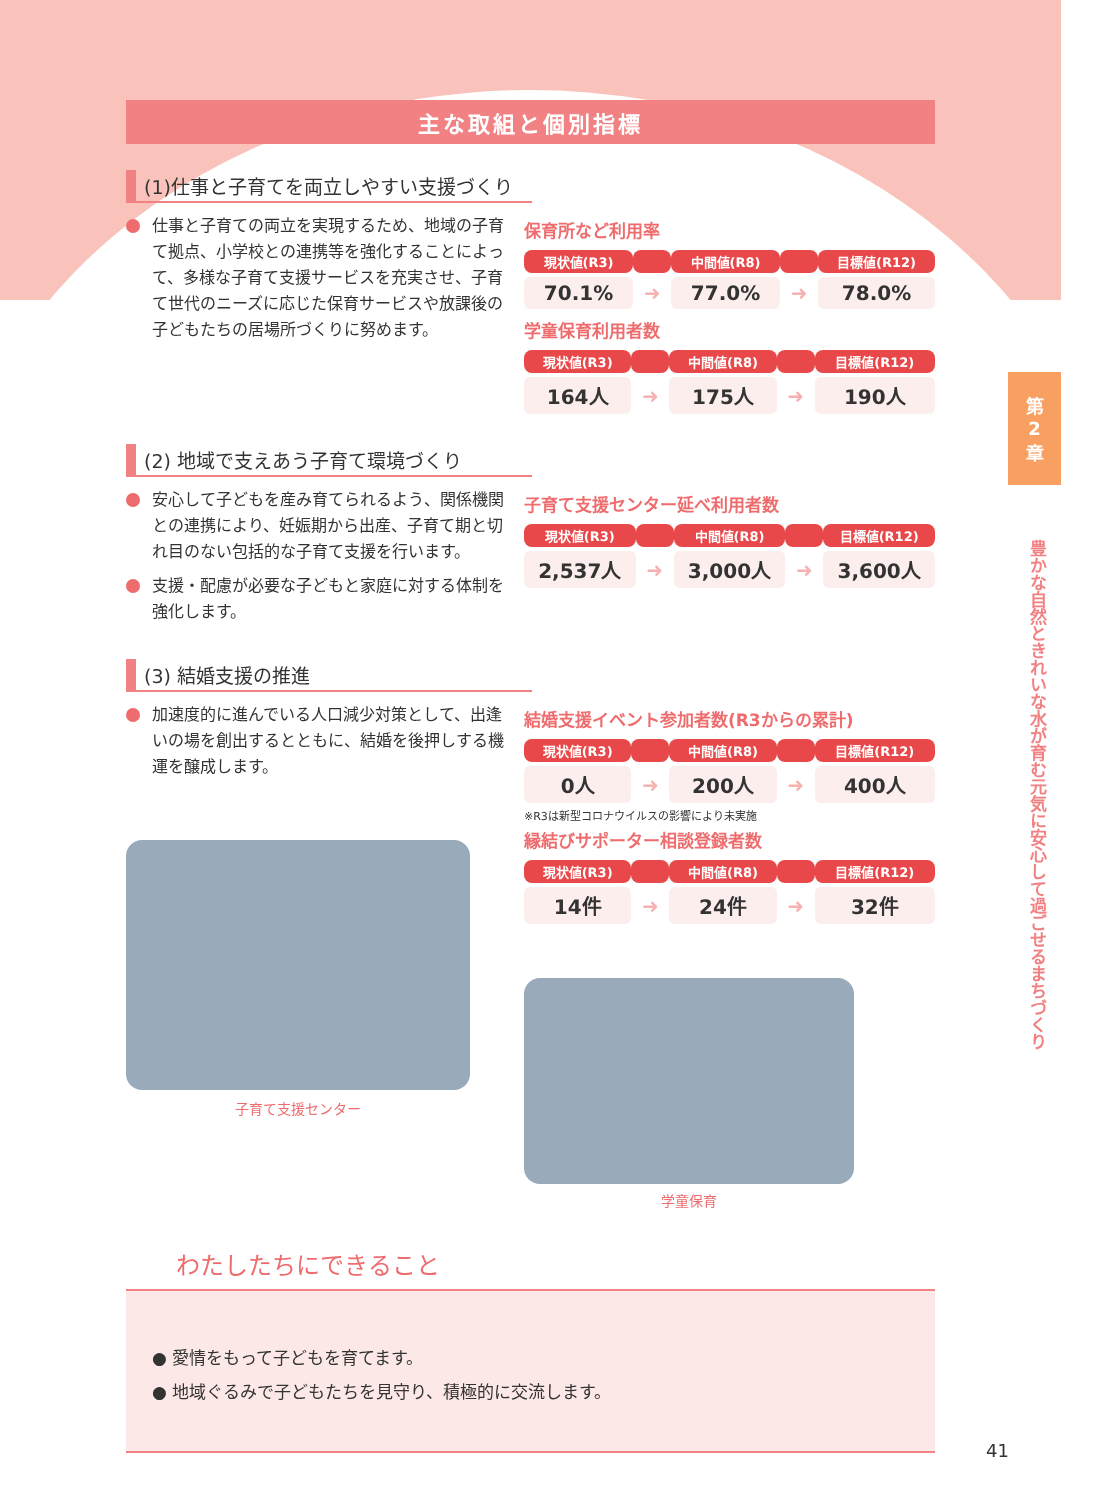第
2
章
豊かな自然ときれいな水が育む元気に安心して過ごせるまちづくり
主な取組と個別指標
(1)仕事と子育てを両立しやすい支援づくり
仕事と子育ての両立を実現するため、地域の子育て拠点、小学校との連携等を強化することによって、多様な子育て支援サービスを充実させ、子育て世代のニーズに応じた保育サービスや放課後の子どもたちの居場所づくりに努めます。
保育所など利用率
| 現状値(R3) | | 中間値(R8) | | 目標値(R12) |
| --- | --- | --- | --- | --- |
| 70.1% | ➜ | 77.0% | ➜ | 78.0% |
学童保育利用者数
| 現状値(R3) | | 中間値(R8) | | 目標値(R12) |
| --- | --- | --- | --- | --- |
| 164人 | ➜ | 175人 | ➜ | 190人 |
(2) 地域で支えあう子育て環境づくり
安心して子どもを産み育てられるよう、関係機関との連携により、妊娠期から出産、子育て期と切れ目のない包括的な子育て支援を行います。
支援・配慮が必要な子どもと家庭に対する体制を強化します。
子育て支援センター延べ利用者数
| 現状値(R3) | | 中間値(R8) | | 目標値(R12) |
| --- | --- | --- | --- | --- |
| 2,537人 | ➜ | 3,000人 | ➜ | 3,600人 |
(3) 結婚支援の推進
加速度的に進んでいる人口減少対策として、出逢いの場を創出するとともに、結婚を後押しする機運を醸成します。
子育て支援センター
結婚支援イベント参加者数(R3からの累計)
| 現状値(R3) | | 中間値(R8) | | 目標値(R12) |
| --- | --- | --- | --- | --- |
| 0人 | ➜ | 200人 | ➜ | 400人 |
※R3は新型コロナウイルスの影響により未実施
縁結びサポーター相談登録者数
| 現状値(R3) | | 中間値(R8) | | 目標値(R12) |
| --- | --- | --- | --- | --- |
| 14件 | ➜ | 24件 | ➜ | 32件 |
学童保育
わたしたちにできること
● 愛情をもって子どもを育てます。
● 地域ぐるみで子どもたちを見守り、積極的に交流します。
41